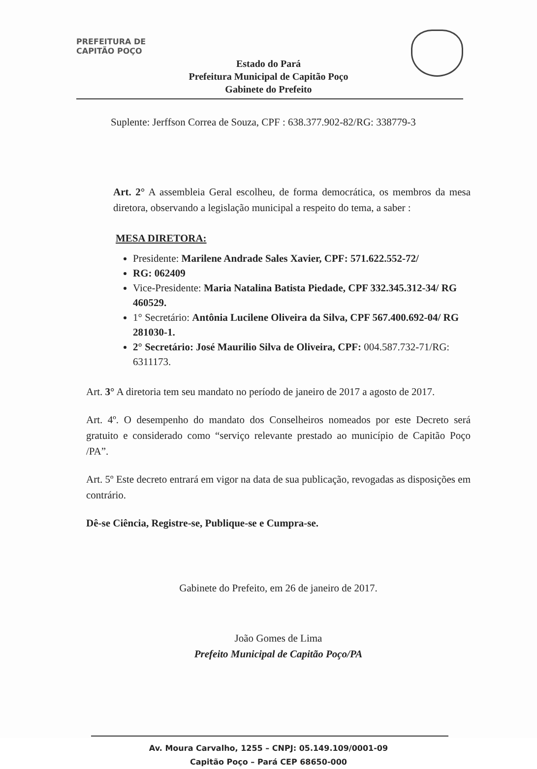PREFEITURA DE CAPITÃO POÇO
Estado do Pará
Prefeitura Municipal de Capitão Poço
Gabinete do Prefeito
Suplente: Jerffson Correa de Souza, CPF : 638.377.902-82/RG: 338779-3
Art. 2° A assembleia Geral escolheu, de forma democrática, os membros da mesa diretora, observando a legislação municipal a respeito do tema, a saber :
MESA DIRETORA:
Presidente: Marilene Andrade Sales Xavier, CPF: 571.622.552-72/
RG: 062409
Vice-Presidente: Maria Natalina Batista Piedade, CPF 332.345.312-34/ RG 460529.
1° Secretário: Antônia Lucilene Oliveira da Silva, CPF 567.400.692-04/ RG 281030-1.
2° Secretário: José Maurilio Silva de Oliveira, CPF: 004.587.732-71/RG: 6311173.
Art. 3° A diretoria tem seu mandato no período de janeiro de 2017 a agosto de 2017.
Art. 4º. O desempenho do mandato dos Conselheiros nomeados por este Decreto será gratuito e considerado como “serviço relevante prestado ao município de Capitão Poço /PA”.
Art. 5º Este decreto entrará em vigor na data de sua publicação, revogadas as disposições em contrário.
Dê-se Ciência, Registre-se, Publique-se e Cumpra-se.
Gabinete do Prefeito, em 26 de janeiro de 2017.
João Gomes de Lima
Prefeito Municipal de Capitão Poço/PA
Av. Moura Carvalho, 1255 – CNPJ: 05.149.109/0001-09
Capitão Poço – Pará CEP 68650-000